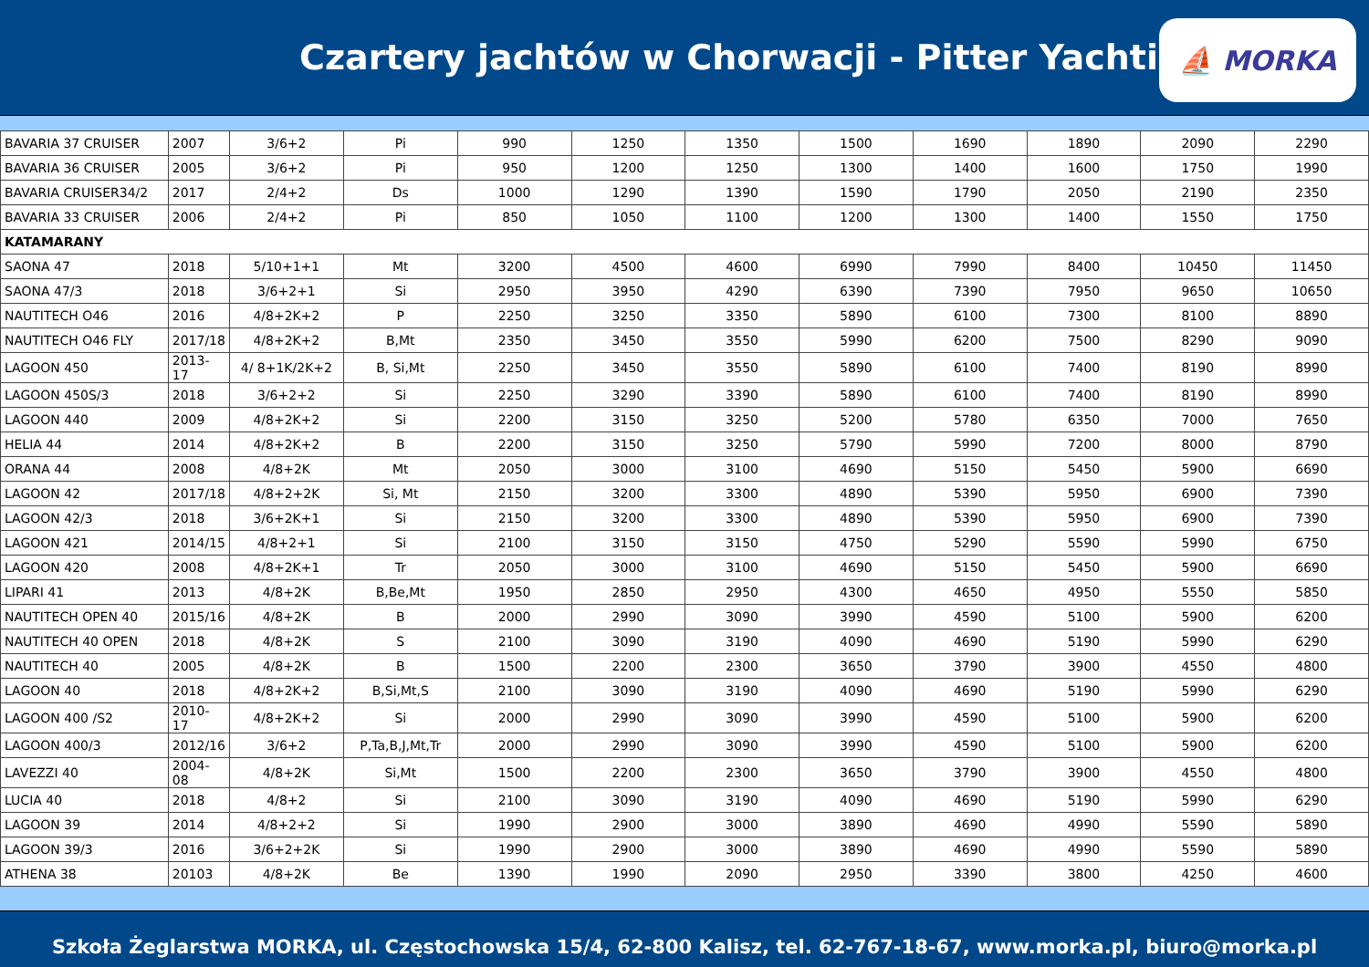Czartery jachtów w Chorwacji - Pitter Yachting
⛵ MORKA
| BAVARIA 37 CRUISER | 2007 | 3/6+2 | Pi | 990 | 1250 | 1350 | 1500 | 1690 | 1890 | 2090 | 2290 |
| BAVARIA 36 CRUISER | 2005 | 3/6+2 | Pi | 950 | 1200 | 1250 | 1300 | 1400 | 1600 | 1750 | 1990 |
| BAVARIA CRUISER34/2 | 2017 | 2/4+2 | Ds | 1000 | 1290 | 1390 | 1590 | 1790 | 2050 | 2190 | 2350 |
| BAVARIA 33 CRUISER | 2006 | 2/4+2 | Pi | 850 | 1050 | 1100 | 1200 | 1300 | 1400 | 1550 | 1750 |
| KATAMARANY | | | | | | | | | | | |
| SAONA 47 | 2018 | 5/10+1+1 | Mt | 3200 | 4500 | 4600 | 6990 | 7990 | 8400 | 10450 | 11450 |
| SAONA 47/3 | 2018 | 3/6+2+1 | Si | 2950 | 3950 | 4290 | 6390 | 7390 | 7950 | 9650 | 10650 |
| NAUTITECH O46 | 2016 | 4/8+2K+2 | P | 2250 | 3250 | 3350 | 5890 | 6100 | 7300 | 8100 | 8890 |
| NAUTITECH O46 FLY | 2017/18 | 4/8+2K+2 | B,Mt | 2350 | 3450 | 3550 | 5990 | 6200 | 7500 | 8290 | 9090 |
| LAGOON 450 | 2013-17 | 4/ 8+1K/2K+2 | B, Si,Mt | 2250 | 3450 | 3550 | 5890 | 6100 | 7400 | 8190 | 8990 |
| LAGOON 450S/3 | 2018 | 3/6+2+2 | Si | 2250 | 3290 | 3390 | 5890 | 6100 | 7400 | 8190 | 8990 |
| LAGOON 440 | 2009 | 4/8+2K+2 | Si | 2200 | 3150 | 3250 | 5200 | 5780 | 6350 | 7000 | 7650 |
| HELIA 44 | 2014 | 4/8+2K+2 | B | 2200 | 3150 | 3250 | 5790 | 5990 | 7200 | 8000 | 8790 |
| ORANA 44 | 2008 | 4/8+2K | Mt | 2050 | 3000 | 3100 | 4690 | 5150 | 5450 | 5900 | 6690 |
| LAGOON 42 | 2017/18 | 4/8+2+2K | Si, Mt | 2150 | 3200 | 3300 | 4890 | 5390 | 5950 | 6900 | 7390 |
| LAGOON 42/3 | 2018 | 3/6+2K+1 | Si | 2150 | 3200 | 3300 | 4890 | 5390 | 5950 | 6900 | 7390 |
| LAGOON 421 | 2014/15 | 4/8+2+1 | Si | 2100 | 3150 | 3150 | 4750 | 5290 | 5590 | 5990 | 6750 |
| LAGOON 420 | 2008 | 4/8+2K+1 | Tr | 2050 | 3000 | 3100 | 4690 | 5150 | 5450 | 5900 | 6690 |
| LIPARI 41 | 2013 | 4/8+2K | B,Be,Mt | 1950 | 2850 | 2950 | 4300 | 4650 | 4950 | 5550 | 5850 |
| NAUTITECH OPEN 40 | 2015/16 | 4/8+2K | B | 2000 | 2990 | 3090 | 3990 | 4590 | 5100 | 5900 | 6200 |
| NAUTITECH 40 OPEN | 2018 | 4/8+2K | S | 2100 | 3090 | 3190 | 4090 | 4690 | 5190 | 5990 | 6290 |
| NAUTITECH 40 | 2005 | 4/8+2K | B | 1500 | 2200 | 2300 | 3650 | 3790 | 3900 | 4550 | 4800 |
| LAGOON 40 | 2018 | 4/8+2K+2 | B,Si,Mt,S | 2100 | 3090 | 3190 | 4090 | 4690 | 5190 | 5990 | 6290 |
| LAGOON 400 /S2 | 2010-17 | 4/8+2K+2 | Si | 2000 | 2990 | 3090 | 3990 | 4590 | 5100 | 5900 | 6200 |
| LAGOON 400/3 | 2012/16 | 3/6+2 | P,Ta,B,J,Mt,Tr | 2000 | 2990 | 3090 | 3990 | 4590 | 5100 | 5900 | 6200 |
| LAVEZZI 40 | 2004-08 | 4/8+2K | Si,Mt | 1500 | 2200 | 2300 | 3650 | 3790 | 3900 | 4550 | 4800 |
| LUCIA 40 | 2018 | 4/8+2 | Si | 2100 | 3090 | 3190 | 4090 | 4690 | 5190 | 5990 | 6290 |
| LAGOON 39 | 2014 | 4/8+2+2 | Si | 1990 | 2900 | 3000 | 3890 | 4690 | 4990 | 5590 | 5890 |
| LAGOON 39/3 | 2016 | 3/6+2+2K | Si | 1990 | 2900 | 3000 | 3890 | 4690 | 4990 | 5590 | 5890 |
| ATHENA 38 | 20103 | 4/8+2K | Be | 1390 | 1990 | 2090 | 2950 | 3390 | 3800 | 4250 | 4600 |
Szkoła Żeglarstwa MORKA, ul. Częstochowska 15/4, 62-800 Kalisz, tel. 62-767-18-67, www.morka.pl, biuro@morka.pl